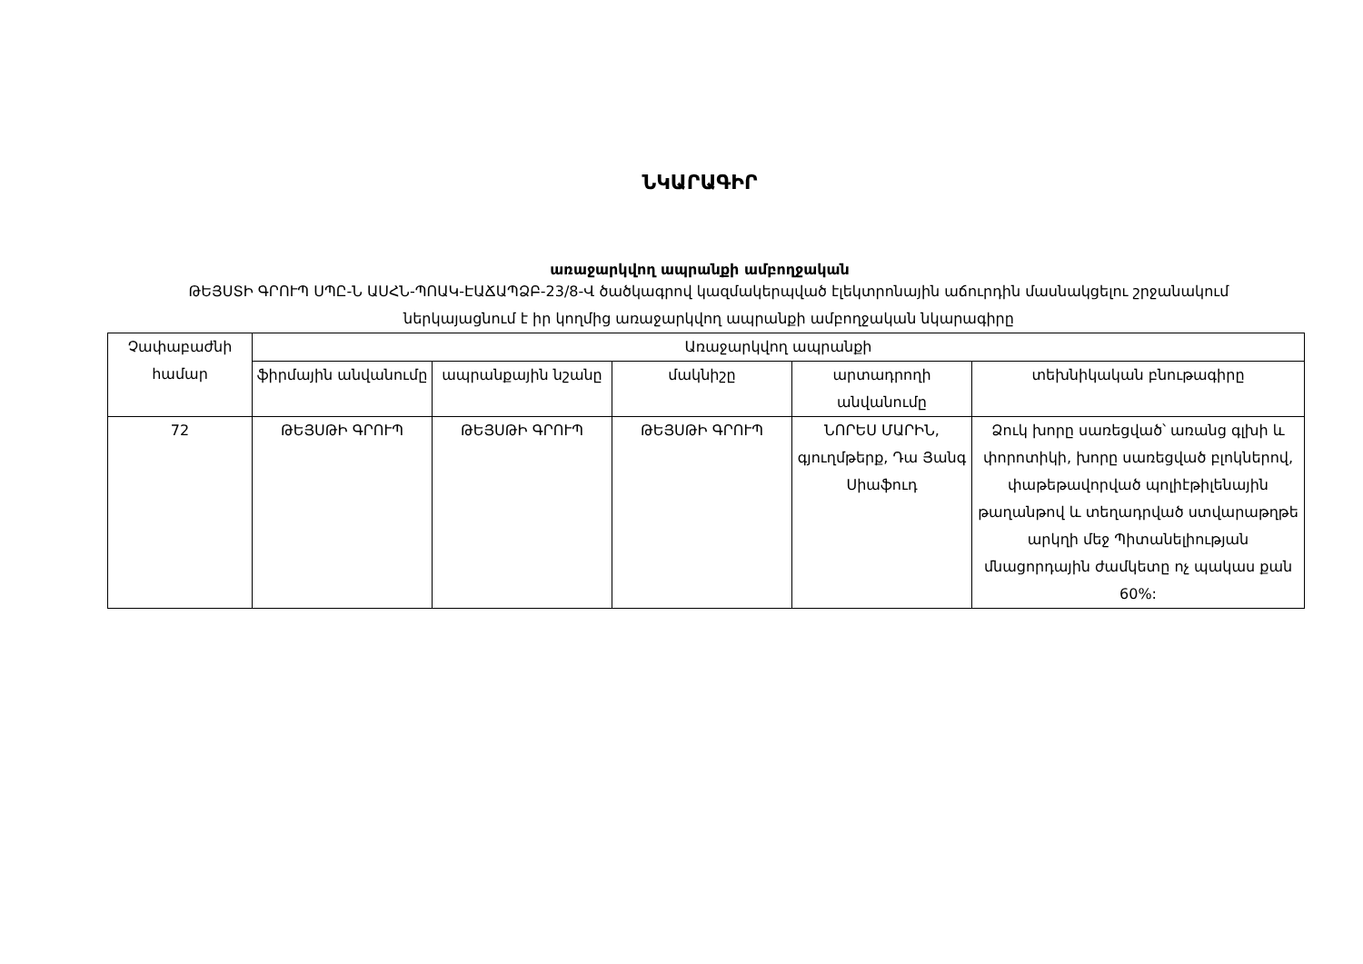ՆԿԱՐԱԳԻՐ
առաջարկվող ապրանքի ամբողջական
ԹԵՅՍՏԻ ԳՐՈՒՊ ՍՊԸ-Ն ԱՍՀՆ-ՊՈԱԿ-ԷԱՃԱՊՁԲ-23/8-Վ ծածկագրով կազմակերպված էլեկտրոնային աճուրդին մասնակցելու շրջանակում ներկայացնում է իր կողմից առաջարկվող ապրանքի ամբողջական նկարագիրը
| Չափաբաժնի համար | Առաջարկվող ապրանքի | | | | |
| --- | --- | --- | --- | --- | --- |
| | ֆիրմային անվանումը | ապրանքային նշանը | մակնիշը | արտադրողի անվանումը | տեխնիկական բնութագիրը |
| 72 | ԹԵՅՍԹԻ ԳՐՈՒՊ | ԹԵՅՍԹԻ ԳՐՈՒՊ | ԹԵՅՍԹԻ ԳՐՈՒՊ | ՆՈՐԵՍ ՄԱՐԻՆ, գյուղմթերք, Դա Յանգ Սիաֆուդ | Ձուկ խորը սառեցված՝ առանց գլխի և փորոտիկի, խորը սառեցված բլոկներով, փաթեթավորված պոլիէթիլենային թաղանթով և տեղադրված ստվարաթղթե արկղի մեջ Պիտանելիության մնացորդային ժամկետը ոչ պակաս քան 60%: |